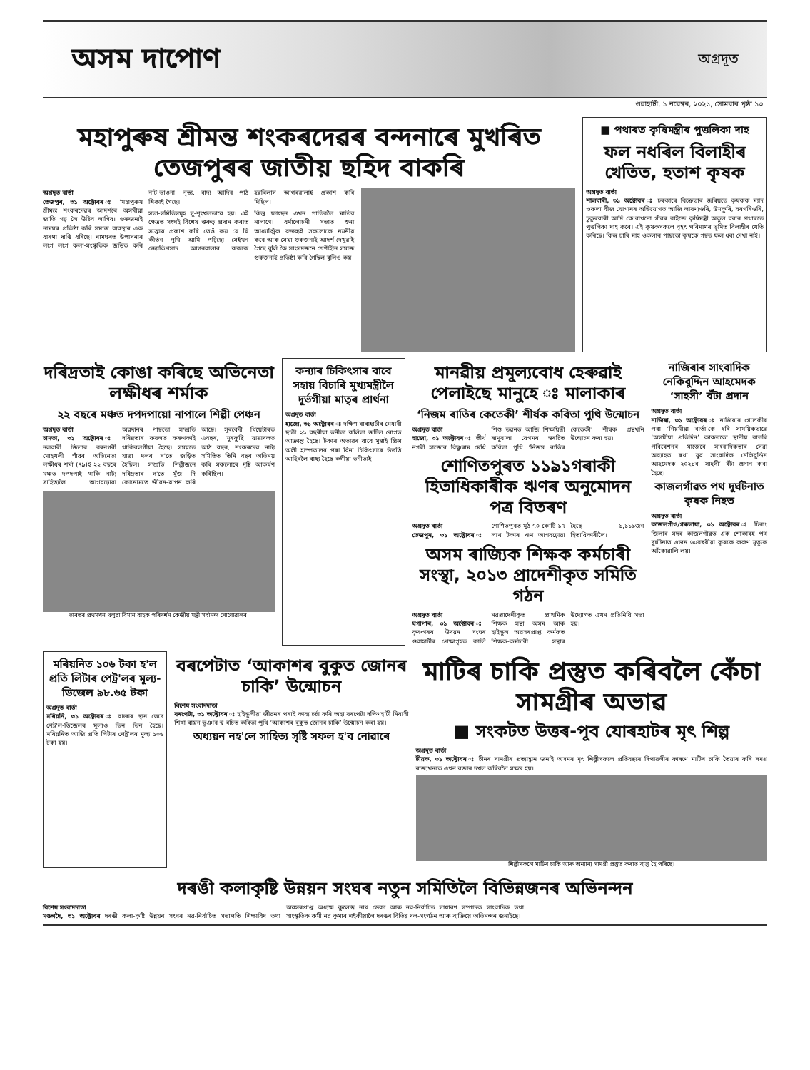অসম দাপোণ
অগ্ৰদূত
গুৱাহাটী, ১ নৱেম্বৰ, ২০২১, সোমবাৰ পৃষ্ঠা ১৩
মহাপুৰুষ শ্ৰীমন্ত শংকৰদেৱৰ বন্দনাৰে মুখৰিত তেজপুৰৰ জাতীয় ছহিদ বাকৰি
অগ্ৰদূত বাৰ্তা
তেজপুৰ, ৩১ অক্টোবৰ ঃ ‘মহাপুৰুষ শ্ৰীমন্ত শংকৰদেৱৰ আদৰ্শৰে অসমীয়া জাতি গঢ় লৈ উঠিব লাগিব। গুৰুজনাই নামঘৰ প্ৰতিষ্ঠা কৰি সমাজ ব্যৱস্থাৰ এক ধাৰণা দাঙি ধৰিছে। নামঘৰত উপাসনাৰ লগে লগে কলা-সংস্কৃতিক জড়িত কৰি নাট-ভাওনা, নৃত্য, বাদ্য আদিৰ পাঠ শিকাই গৈছে।
সভা-সমিতিসমূহ সু-শৃংখলভাৱে হয়। এই ক্ষেত্ৰত সংঘই বিশেষ গুৰুত্ব প্ৰদান কৰাত সন্তোষ প্ৰকাশ কৰি তেওঁ কয় যে যি কীৰ্তন পুথি আমি পঢ়িছো সেইখন জ্যোতিপ্ৰসাদ আগৰৱালাৰ কককে হৱবিলাস আগৰৱালাই প্ৰকাশ কৰি দিছিল।
কিন্তু ফাংছন এখন পাতিবলৈ মাতিব নালাগে। ধৰ্মালোচনী সভাত শুনা আধ্যাত্মিক বক্তৱ্যই সকলোকে নমনীয় কৰে আৰু সেয়া গুৰুজনাই আদৰ্শ দেখুৱাই গৈছে বুলি কৈ সাংসদজনে শ্ৰেণীহীন সমাজ গুৰুজনাই প্ৰতিষ্ঠা কৰি গৈছিল বুলিও কয়।
■ পথাৰত কৃষিমন্ত্ৰীৰ পুত্তলিকা দাহ
ফল নধৰিল বিলাহীৰ খেতিত, হতাশ কৃষক
অগ্ৰদূত বাৰ্তা
শালবাৰী, ৩১ অক্টোবৰ ঃ চৰকাৰে বিক্ৰেতাৰ জৰিয়তে কৃষকক ম্যাদ ওকলা বীজ যোগানৰ অভিযোগত আজি লাবণ্যগুৰি, উমকুৰি, বৰগৰিগুৰি, চুকুৰবাৰী আদি কে'বাখনো গাঁৱৰ বাইজে কৃষিমন্ত্ৰী অতুল বৰাৰ পথাৰতে পুত্তলিকা দাহ কৰে। এই কৃষকসকলে বৃহৎ পৰিমাণৰ ভূমিত বিলাহীৰ খেতি কৰিছে। কিন্তু চাৰি মাহ ওকলাৰ পাছতো কৃষকে গছত ফল ধৰা দেখা নাই।
দৰিদ্ৰতাই কোঙা কৰিছে অভিনেতা লক্ষীধৰ শৰ্মাক
২২ বছৰে মঞ্চত দপদপায়ো নাপালে শিল্পী পেঞ্চন
অগ্ৰদূত বাৰ্তা
চামতা, ৩১ অক্টোবৰ ঃ নলবাৰী জিলাৰ বৰনগৰী মোহখলী গাঁৱৰ অভিনেতা লক্ষীধৰ শৰ্মা (৭৯)ই ২২ বছৰে মঞ্চত দপদপাই থাকি নাট্য সাহিত্যলৈ আগবঢ়োৱা অৱদানৰ পাছতো সম্প্ৰতি দৰিদ্ৰতাৰ কবলত কৰুণকাই থাকিবলগীয়া হৈছে। সময়তে যাত্ৰা দলৰ স'তে জড়িত হৈছিল। সম্প্ৰতি শিল্পীজনে দৰিদ্ৰতাৰ স'তে যুঁজ দি কোনোমতে জীৱন-যাপন কৰি আছে। সুৰবেদী থিয়েটাৰত এবছৰ, মুৰকুছি যাত্ৰাদলত আঠ বছৰ, শংকৰদেৱ নাট্য সমিতিত তিনি বছৰ অভিনয় কৰি সকলোৰে দৃষ্টি আকৰ্ষণ কৰিছিল।
ভাৰতৰ প্ৰথমখন থলুৱা বিমান বাহক পৰিদৰ্শন কেন্দ্ৰীয় মন্ত্ৰী সৰ্বানন্দ সোণোৱালৰ।
কন্যাৰ চিকিৎসাৰ বাবে সহায় বিচাৰি মুখ্যমন্ত্ৰীলৈ দুৰ্ভগীয়া মাতৃৰ প্ৰাৰ্থনা
অগ্ৰদূত বাৰ্তা
হাজো, ৩১ অক্টোবৰ ঃ দক্ষিণ বাৰাহাটীৰ মেধাবী ছাত্ৰী ২১ বছৰীয়া ভনীতা কলিতা জটিল ৰোগত আক্ৰান্ত হৈছে। টকাৰ অভাৱৰ বাবে মুম্বাই প্ৰিন্স অলী হাস্পতালৰ পৰা বিনা চিকিৎসাৰে উভতি আহিবলৈ বাধ্য হৈছে ৰুগীয়া ভনীতাই।
মানৱীয় প্ৰমূল্যবোধ হেৰুৱাই পেলাইছে মানুহে ঃ মালাকাৰ
‘নিজম ৰাতিৰ কেতেকী’ শীৰ্ষক কবিতা পুথি উন্মোচন
অগ্ৰদূত বাৰ্তা
হাজো, ৩১ অক্টোবৰ ঃ তীৰ্থ নগৰী হাজোৰ বিষ্ণুৰাম মেধি শিশু ভৱনত আজি শিক্ষয়িত্ৰী ৰাণুবালা বেগমৰ স্বৰচিত কবিতা পুথি ‘নিজম ৰাতিৰ কেতেকী’ শীৰ্ষক গ্ৰন্থখনি উন্মোচন কৰা হয়।
শোণিতপুৰত ১১৯১গৰাকী হিতাধিকাৰীক ঋণৰ অনুমোদন পত্ৰ বিতৰণ
অগ্ৰদূত বাৰ্তা
তেজপুৰ, ৩১ অক্টোবৰ ঃ শোণিতপুৰত মুঠ ৭০ কোটি ১৭ লাখ টকাৰ ঋণ আগবঢ়োৱা হৈছে ১,১১৯জন হিতাধিকাৰীলৈ।
অসম ৰাজ্যিক শিক্ষক কৰ্মচাৰী সংস্থা, ২০১৩ প্ৰাদেশীকৃত সমিতি গঠন
অগ্ৰদূত বাৰ্তা
ঘগাপাৰ, ৩১ অক্টোবৰ ঃ কৃষ্ণগৰৰ উদয়ন সংঘৰ গুৱাহাটীৰ প্ৰেক্ষাগৃহত কালি নৱপ্ৰাদেশীকৃত প্ৰাথমিক শিক্ষক সন্থা অসম আৰু হাইস্কুল অৱসৰপ্ৰাপ্ত কৰ্মকত শিক্ষক-কৰ্মচাৰী সন্থাৰ উদ্যোগত এখন প্ৰতিনিধি সভা হয়।
নাজিৰাৰ সাংবাদিক নেকিবুদ্দিন আহমেদক ‘সাহসী’ বঁটা প্ৰদান
অগ্ৰদূত বাৰ্তা
নাজিৰা, ৩১ অক্টোবৰ ঃ নাজিৰাৰ গেলেকীৰ পৰা ‘নিয়মীয়া বাৰ্তা’কে ধৰি সাময়িকভাৱে ‘অসমীয়া প্ৰতিদিন’ কাকততো স্থানীয় বাতৰি পৰিবেশনৰ মাজেৰে সাংবাদিকতাৰ সেৱা অব্যাহত ৰখা যুৱ সাংবাদিক নেকিবুদ্দিন আহমেদক ২০২১ৰ ‘সাহসী’ বঁটা প্ৰদান কৰা হৈছে।
কাজলগাঁৱত পথ দুৰ্ঘটনাত কৃষক নিহত
অগ্ৰদূত বাৰ্তা
কাজলগাঁও/গৰুভাষা, ৩১ অক্টোবৰ ঃ চিৰাং জিলাৰ সদৰ কাজলগাঁৱত এক শোকাবহ পথ দুৰ্ঘটনাত এজন ৬০বছৰীয়া কৃষকে করুণ মৃত্যুক আঁকোৱালি লয়।
মৰিয়নিত ১০৬ টকা হ'ল প্ৰতি লিটাৰ পেট্ৰ'লৰ মূল্য-ডিজেল ৯৮.৬৫ টকা
অগ্ৰদূত বাৰ্তা
মৰিয়নি, ৩১ অক্টোবৰ ঃ বাজাৰ স্থান ভেদে পেট্ৰ'ল-ডিজেলৰ মূল্যও ভিন ভিন হৈছে। মৰিয়নিত আজি প্ৰতি লিটাৰ পেট্ৰ'লৰ মূল্য ১০৬ টকা হয়।
বৰপেটাত ‘আকাশৰ বুকুত জোনৰ চাকি’ উন্মোচন
বিশেষ সংবাদদাতা
বৰপেটা, ৩১ অক্টোবৰ ঃ হাইস্কুলীয়া জীৱনৰ পৰাই কাব্য চৰ্চা কৰি অহা বৰপেটা দক্ষিণহাটী নিবাসী শিখা বায়ন ভূঞাৰ স্ব-ৰচিত কবিতা পুথি ‘আকাশৰ বুকুত জোনৰ চাকি’ উন্মোচন কৰা হয়।
অধ্যয়ন নহ'লে সাহিত্য সৃষ্টি সফল হ'ব নোৱাৰে
মাটিৰ চাকি প্ৰস্তুত কৰিবলৈ কেঁচা সামগ্ৰীৰ অভাৱ
■ সংকটত উত্তৰ-পূব যোৰহাটৰ মৃৎ শিল্প
অগ্ৰদূত বাৰ্তা
টীয়ক, ৩১ অক্টোবৰ ঃ চীনৰ সামগ্ৰীৰ প্ৰত্যাহ্বান জনাই অসমৰ মৃৎ শিল্পীসকলে প্ৰতিবছৰে দিপাৱলীৰ কাৰণে মাটিৰ চাকি তৈয়াৰ কৰি সমগ্ৰ ৰাজ্যখনতে এখন বজাৰ দখল কৰিবলৈ সক্ষম হয়।
শিল্পীসকলে মাটিৰ চাকি আৰু অন্যান্য সামগ্ৰী প্ৰস্তুত কৰাত ব্যস্ত হৈ পৰিছে।
দৰঙী কলাকৃষ্টি উন্নয়ন সংঘৰ নতুন সমিতিলৈ বিভিন্নজনৰ অভিনন্দন
বিশেষ সংবাদদাতা
মঙলদৈ, ৩১ অক্টোবৰ দৰঙী কলা-কৃষ্টি উন্নয়ন সংঘৰ নৱ-নিৰ্বাচিত সভাপতি শিক্ষাবিদ তথা অৱসৰপ্ৰাপ্ত অধ্যক্ষ কুলেন্দ্ৰ নাথ ডেকা আৰু নৱ-নিৰ্বাচিত সাধাৰণ সম্পাদক সাংবাদিক তথা সাংস্কৃতিক কৰ্মী নৱ কুমাৰ শইকীয়ালৈ দৰঙৰ বিভিন্ন দল-সংগঠন আৰু ব্যক্তিয়ে অভিনন্দন জনাইছে।